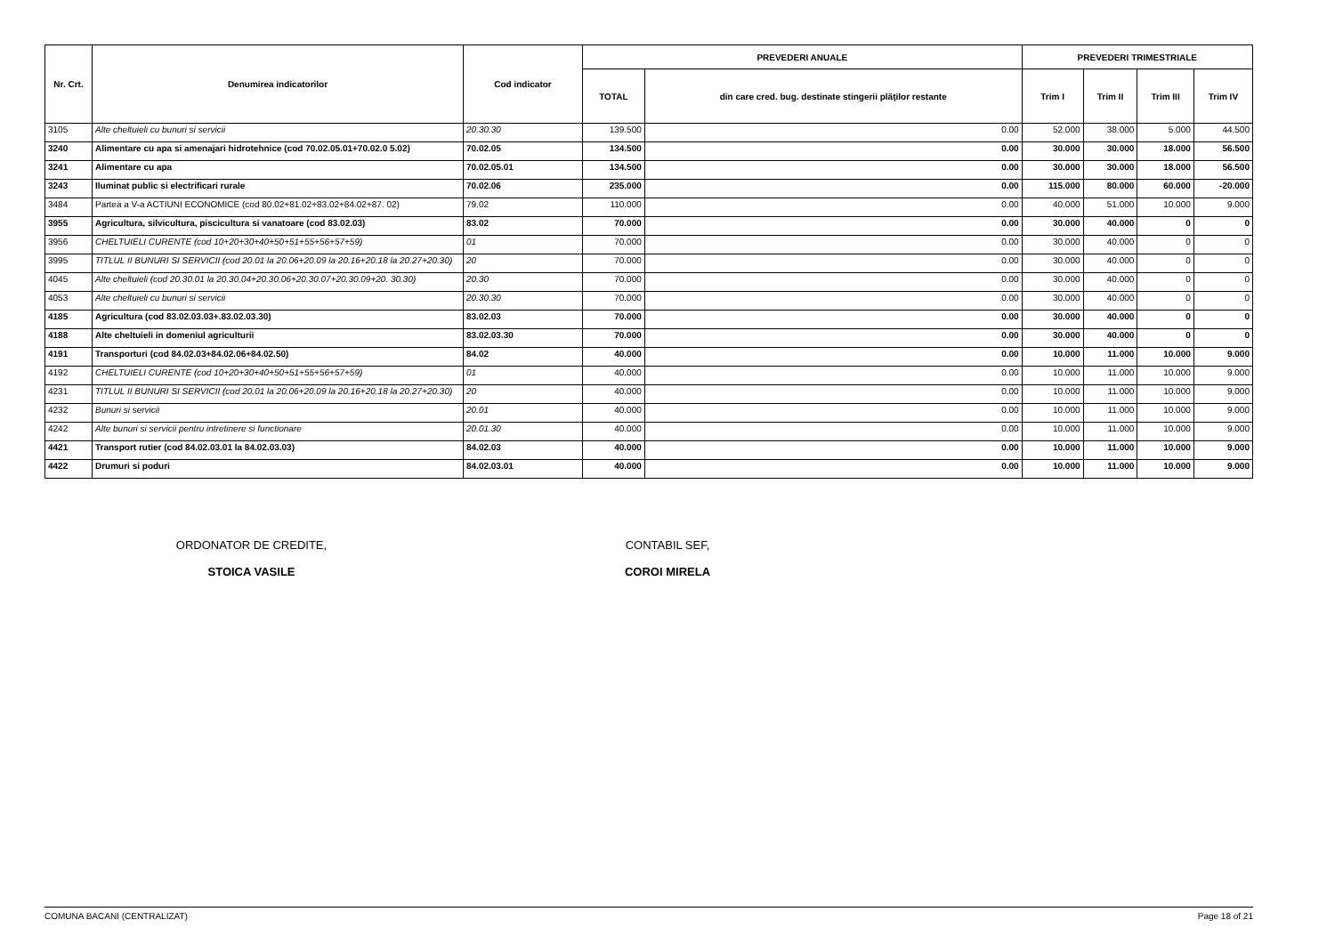| Nr. Crt. | Denumirea indicatorilor | Cod indicator | PREVEDERI ANUALE | | PREVEDERI TRIMESTRIALE | | | |
| --- | --- | --- | --- | --- | --- | --- | --- | --- |
| | | | TOTAL | din care cred. bug. destinate stingerii plăţilor restante | Trim I | Trim II | Trim III | Trim IV |
| 3105 | Alte cheltuieli cu bunuri si servicii | 20.30.30 | 139.500 | 0.00 | 52.000 | 38.000 | 5.000 | 44.500 |
| 3240 | Alimentare cu apa si amenajari hidrotehnice (cod 70.02.05.01+70.02.0 5.02) | 70.02.05 | 134.500 | 0.00 | 30.000 | 30.000 | 18.000 | 56.500 |
| 3241 | Alimentare cu apa | 70.02.05.01 | 134.500 | 0.00 | 30.000 | 30.000 | 18.000 | 56.500 |
| 3243 | Iluminat public si electrificari rurale | 70.02.06 | 235.000 | 0.00 | 115.000 | 80.000 | 60.000 | -20.000 |
| 3484 | Partea a V-a ACTIUNI ECONOMICE (cod 80.02+81.02+83.02+84.02+87. 02) | 79.02 | 110.000 | 0.00 | 40.000 | 51.000 | 10.000 | 9.000 |
| 3955 | Agricultura, silvicultura, piscicultura si vanatoare (cod 83.02.03) | 83.02 | 70.000 | 0.00 | 30.000 | 40.000 | 0 | 0 |
| 3956 | CHELTUIELI CURENTE (cod 10+20+30+40+50+51+55+56+57+59) | 01 | 70.000 | 0.00 | 30.000 | 40.000 | 0 | 0 |
| 3995 | TITLUL II BUNURI SI SERVICII (cod 20.01 la 20.06+20.09 la 20.16+20.18 la 20.27+20.30) | 20 | 70.000 | 0.00 | 30.000 | 40.000 | 0 | 0 |
| 4045 | Alte cheltuieli (cod 20.30.01 la 20.30.04+20.30.06+20.30.07+20.30.09+20. 30.30) | 20.30 | 70.000 | 0.00 | 30.000 | 40.000 | 0 | 0 |
| 4053 | Alte cheltuieli cu bunuri si servicii | 20.30.30 | 70.000 | 0.00 | 30.000 | 40.000 | 0 | 0 |
| 4185 | Agricultura (cod 83.02.03.03+.83.02.03.30) | 83.02.03 | 70.000 | 0.00 | 30.000 | 40.000 | 0 | 0 |
| 4188 | Alte cheltuieli in domeniul agriculturii | 83.02.03.30 | 70.000 | 0.00 | 30.000 | 40.000 | 0 | 0 |
| 4191 | Transporturi (cod 84.02.03+84.02.06+84.02.50) | 84.02 | 40.000 | 0.00 | 10.000 | 11.000 | 10.000 | 9.000 |
| 4192 | CHELTUIELI CURENTE (cod 10+20+30+40+50+51+55+56+57+59) | 01 | 40.000 | 0.00 | 10.000 | 11.000 | 10.000 | 9.000 |
| 4231 | TITLUL II BUNURI SI SERVICII (cod 20.01 la 20.06+20.09 la 20.16+20.18 la 20.27+20.30) | 20 | 40.000 | 0.00 | 10.000 | 11.000 | 10.000 | 9.000 |
| 4232 | Bunuri si servicii | 20.01 | 40.000 | 0.00 | 10.000 | 11.000 | 10.000 | 9.000 |
| 4242 | Alte bunuri si servicii pentru intretinere si functionare | 20.01.30 | 40.000 | 0.00 | 10.000 | 11.000 | 10.000 | 9.000 |
| 4421 | Transport rutier (cod 84.02.03.01 la 84.02.03.03) | 84.02.03 | 40.000 | 0.00 | 10.000 | 11.000 | 10.000 | 9.000 |
| 4422 | Drumuri si poduri | 84.02.03.01 | 40.000 | 0.00 | 10.000 | 11.000 | 10.000 | 9.000 |
ORDONATOR DE CREDITE,
STOICA VASILE
CONTABIL SEF,
COROI MIRELA
COMUNA BACANI (CENTRALIZAT) Page 18 of 21